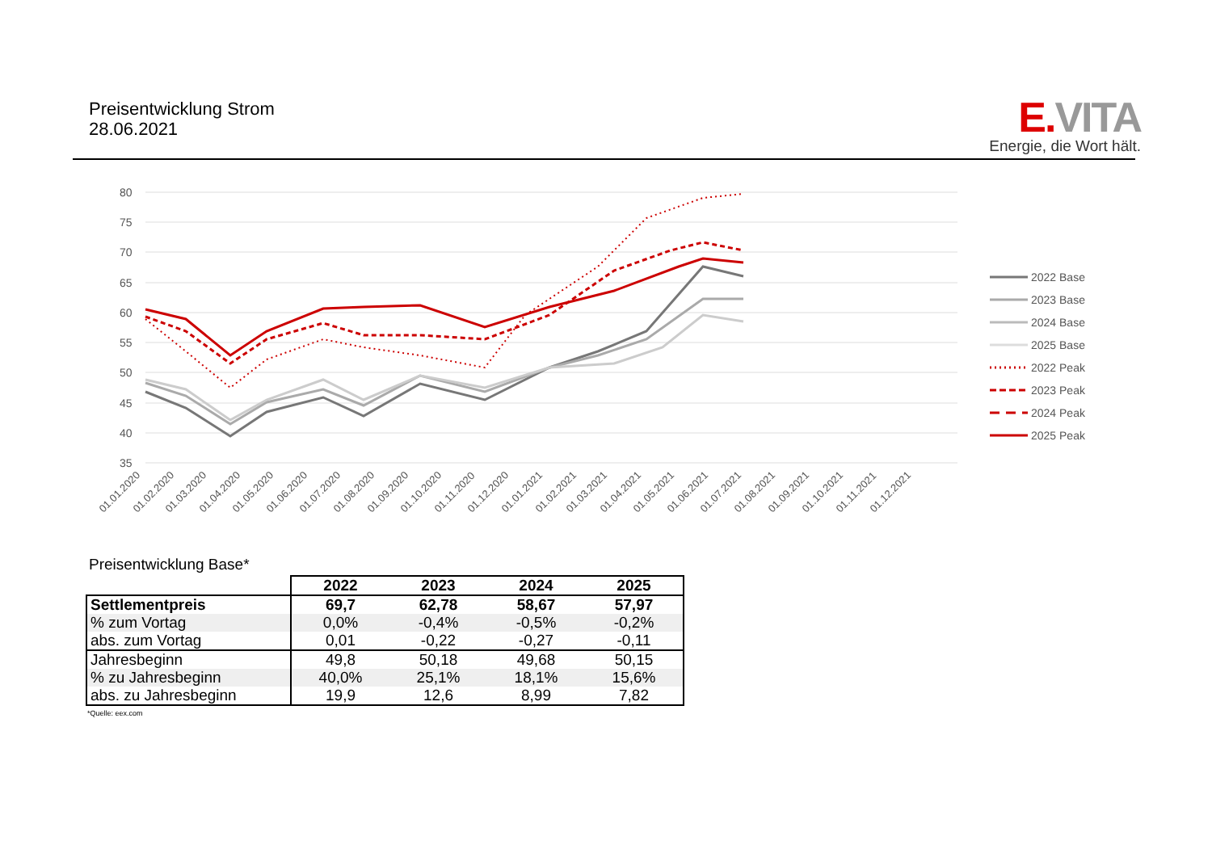Preisentwicklung Strom
28.06.2021
E. VITA
Energie, die Wort hält.
80
75
70
65
60
55
50
45
40
35
01.01.2020
01.02.2020
01.03.2020
01.04.2020
01.05.2020
01.06.2020
01.07.2020
01.08.2020
01.09.2020
01.10.2020
01.11.2020
01.12.2020
01.01.2021
01.02.2021
01.03.2021
01.04.2021
01.05.2021
01.06.2021
01.07.2021
01.08.2021
01.09.2021
01.10.2021
01.11.2021
01.12.2021
2022 Base
2023 Base
2024 Base
2025 Base
2022 Peak
2023 Peak
2024 Peak
2025 Peak
Preisentwicklung Base*
| | 2022 | 2023 | 2024 | 2025 |
| Settlementpreis | 69,7 | 62,78 | 58,67 | 57,97 |
| % zum Vortag | 0,0% | -0,4% | -0,5% | -0,2% |
| abs. zum Vortag | 0,01 | -0,22 | -0,27 | -0,11 |
| Jahresbeginn | 49,8 | 50,18 | 49,68 | 50,15 |
| % zu Jahresbeginn | 40,0% | 25,1% | 18,1% | 15,6% |
| abs. zu Jahresbeginn | 19,9 | 12,6 | 8,99 | 7,82 |
*Quelle: eex.com